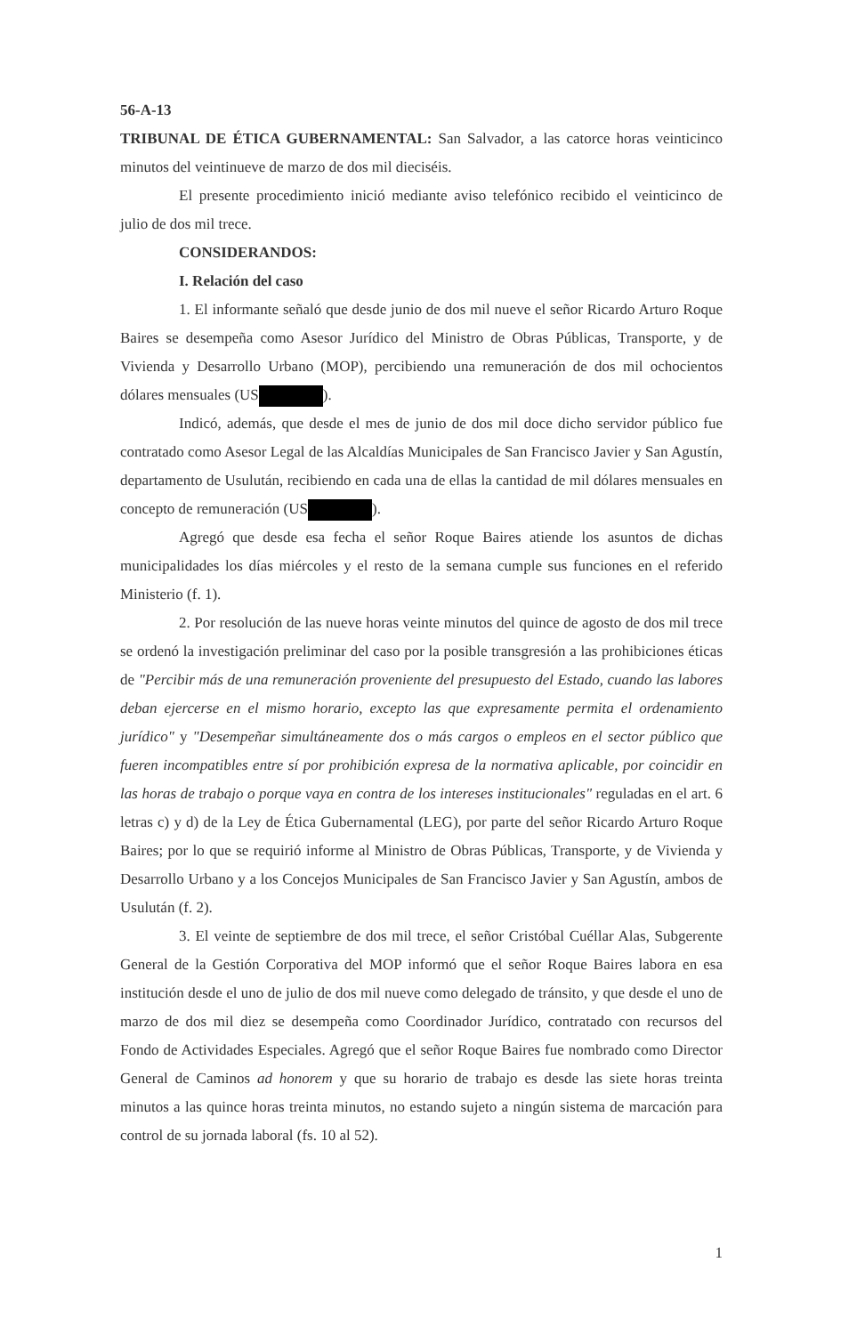56-A-13
TRIBUNAL DE ÉTICA GUBERNAMENTAL: San Salvador, a las catorce horas veinticinco minutos del veintinueve de marzo de dos mil dieciséis.
El presente procedimiento inició mediante aviso telefónico recibido el veinticinco de julio de dos mil trece.
CONSIDERANDOS:
I. Relación del caso
1. El informante señaló que desde junio de dos mil nueve el señor Ricardo Arturo Roque Baires se desempeña como Asesor Jurídico del Ministro de Obras Públicas, Transporte, y de Vivienda y Desarrollo Urbano (MOP), percibiendo una remuneración de dos mil ochocientos dólares mensuales (US ).
Indicó, además, que desde el mes de junio de dos mil doce dicho servidor público fue contratado como Asesor Legal de las Alcaldías Municipales de San Francisco Javier y San Agustín, departamento de Usulután, recibiendo en cada una de ellas la cantidad de mil dólares mensuales en concepto de remuneración (US ).
Agregó que desde esa fecha el señor Roque Baires atiende los asuntos de dichas municipalidades los días miércoles y el resto de la semana cumple sus funciones en el referido Ministerio (f. 1).
2. Por resolución de las nueve horas veinte minutos del quince de agosto de dos mil trece se ordenó la investigación preliminar del caso por la posible transgresión a las prohibiciones éticas de "Percibir más de una remuneración proveniente del presupuesto del Estado, cuando las labores deban ejercerse en el mismo horario, excepto las que expresamente permita el ordenamiento jurídico" y "Desempeñar simultáneamente dos o más cargos o empleos en el sector público que fueren incompatibles entre sí por prohibición expresa de la normativa aplicable, por coincidir en las horas de trabajo o porque vaya en contra de los intereses institucionales" reguladas en el art. 6 letras c) y d) de la Ley de Ética Gubernamental (LEG), por parte del señor Ricardo Arturo Roque Baires; por lo que se requirió informe al Ministro de Obras Públicas, Transporte, y de Vivienda y Desarrollo Urbano y a los Concejos Municipales de San Francisco Javier y San Agustín, ambos de Usulután (f. 2).
3. El veinte de septiembre de dos mil trece, el señor Cristóbal Cuéllar Alas, Subgerente General de la Gestión Corporativa del MOP informó que el señor Roque Baires labora en esa institución desde el uno de julio de dos mil nueve como delegado de tránsito, y que desde el uno de marzo de dos mil diez se desempeña como Coordinador Jurídico, contratado con recursos del Fondo de Actividades Especiales. Agregó que el señor Roque Baires fue nombrado como Director General de Caminos ad honorem y que su horario de trabajo es desde las siete horas treinta minutos a las quince horas treinta minutos, no estando sujeto a ningún sistema de marcación para control de su jornada laboral (fs. 10 al 52).
1